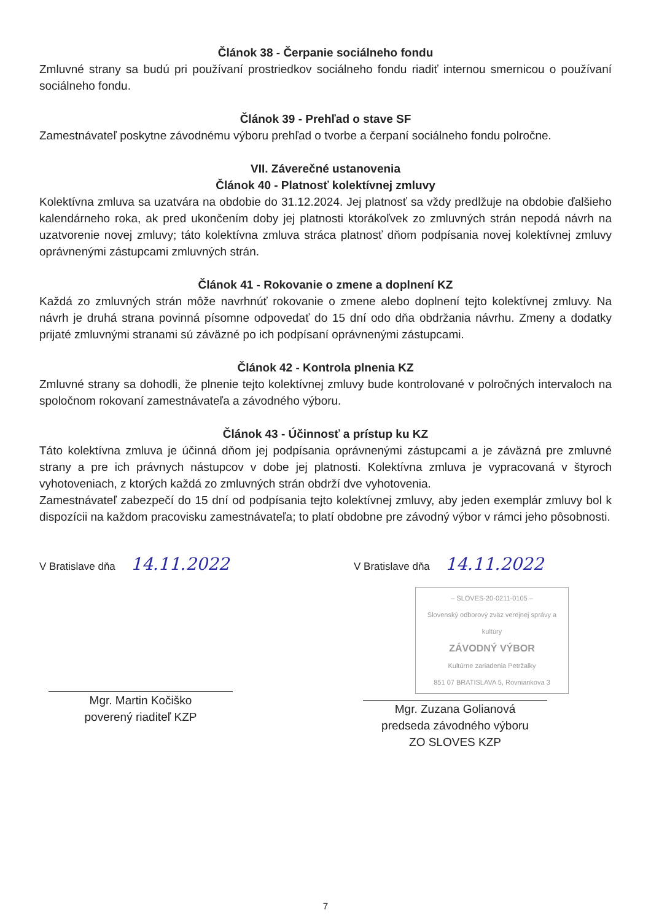Článok 38 - Čerpanie sociálneho fondu
Zmluvné strany sa budú pri používaní prostriedkov sociálneho fondu riadiť internou smernicou o používaní sociálneho fondu.
Článok 39 - Prehľad o stave SF
Zamestnávateľ poskytne závodnému výboru prehľad o tvorbe a čerpaní sociálneho fondu polročne.
VII. Záverečné ustanovenia
Článok 40 - Platnosť kolektívnej zmluvy
Kolektívna zmluva sa uzatvára na obdobie do 31.12.2024. Jej platnosť sa vždy predlžuje na obdobie ďalšieho kalendárneho roka, ak pred ukončením doby jej platnosti ktorákoľvek zo zmluvných strán nepodá návrh na uzatvorenie novej zmluvy; táto kolektívna zmluva stráca platnosť dňom podpísania novej kolektívnej zmluvy oprávnenými zástupcami zmluvných strán.
Článok 41 - Rokovanie o zmene a doplnení KZ
Každá zo zmluvných strán môže navrhnúť rokovanie o zmene alebo doplnení tejto kolektívnej zmluvy. Na návrh je druhá strana povinná písomne odpovedať do 15 dní odo dňa obdržania návrhu. Zmeny a dodatky prijaté zmluvnými stranami sú záväzné po ich podpísaní oprávnenými zástupcami.
Článok 42 - Kontrola plnenia KZ
Zmluvné strany sa dohodli, že plnenie tejto kolektívnej zmluvy bude kontrolované v polročných intervaloch na spoločnom rokovaní zamestnávateľa a závodného výboru.
Článok 43 - Účinnosť a prístup ku KZ
Táto kolektívna zmluva je účinná dňom jej podpísania oprávnenými zástupcami a je záväzná pre zmluvné strany a pre ich právnych nástupcov v dobe jej platnosti. Kolektívna zmluva je vypracovaná v štyroch vyhotoveniach, z ktorých každá zo zmluvných strán obdrží dve vyhotovenia.
Zamestnávateľ zabezpečí do 15 dní od podpísania tejto kolektívnej zmluvy, aby jeden exemplár zmluvy bol k dispozícii na každom pracovisku zamestnávateľa; to platí obdobne pre závodný výbor v rámci jeho pôsobnosti.
V Bratislave dňa 14.11.2022
Mgr. Martin Kočiško
poverený riaditeľ KZP
V Bratislave dňa 14.11.2022
– SLOVES-20-0211-0105 –
Slovenský odborový zväz verejnej správy a kultúry
ZÁVODNÝ VÝBOR
Kultúrne zariadenia Petržalky
851 07 BRATISLAVA 5, Rovniankova 3
Mgr. Zuzana Golianová
predseda závodného výboru
ZO SLOVES KZP
7